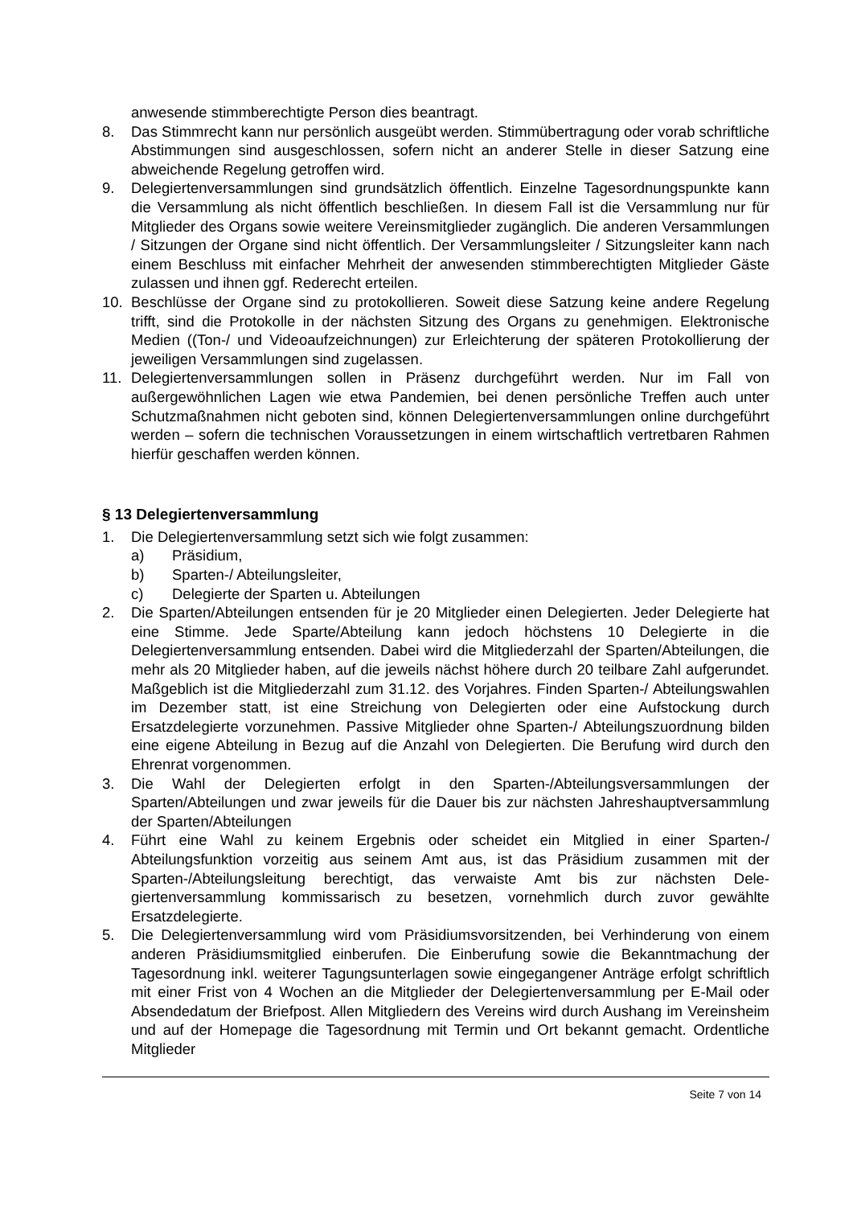anwesende stimmberechtigte Person dies beantragt.
8. Das Stimmrecht kann nur persönlich ausgeübt werden. Stimmübertragung oder vorab schriftliche Abstimmungen sind ausgeschlossen, sofern nicht an anderer Stelle in dieser Satzung eine abweichende Regelung getroffen wird.
9. Delegiertenversammlungen sind grundsätzlich öffentlich. Einzelne Tagesordnungs­punkte kann die Versammlung als nicht öffentlich beschließen. In diesem Fall ist die Versammlung nur für Mitglieder des Organs sowie weitere Vereinsmitglieder zu­gänglich. Die anderen Versammlungen / Sitzungen der Organe sind nicht öffentlich. Der Versammlungsleiter / Sitzungsleiter kann nach einem Beschluss mit einfacher Mehrheit der anwesenden stimmberechtigten Mitglieder Gäste zulassen und ihnen ggf. Rederecht erteilen.
10. Beschlüsse der Organe sind zu protokollieren. Soweit diese Satzung keine andere Regelung trifft, sind die Protokolle in der nächsten Sitzung des Organs zu genehmi­gen. Elektronische Medien ((Ton-/ und Videoaufzeichnungen) zur Erleichterung der späteren Protokollierung der jeweiligen Versammlungen sind zugelassen.
11. Delegiertenversammlungen sollen in Präsenz durchgeführt werden. Nur im Fall von außergewöhnlichen Lagen wie etwa Pandemien, bei denen persönliche Treffen auch unter Schutzmaßnahmen nicht geboten sind, können Delegiertenversammlun­gen online durchgeführt werden – sofern die technischen Voraussetzungen in einem wirtschaftlich vertretbaren Rahmen hierfür geschaffen werden können.
§ 13 Delegiertenversammlung
1. Die Delegiertenversammlung setzt sich wie folgt zusammen:
a) Präsidium,
b) Sparten-/ Abteilungsleiter,
c) Delegierte der Sparten u. Abteilungen
2. Die Sparten/Abteilungen entsenden für je 20 Mitglieder einen Delegierten. Jeder De­legierte hat eine Stimme. Jede Sparte/Abteilung kann jedoch höchstens 10 Dele­gierte in die Delegiertenversammlung entsenden. Dabei wird die Mitgliederzahl der Sparten/Abteilungen, die mehr als 20 Mitglieder haben, auf die jeweils nächst höhere durch 20 teilbare Zahl aufgerundet. Maßgeblich ist die Mitgliederzahl zum 31.12. des Vorjahres. Finden Sparten-/ Abteilungswahlen im Dezember statt, ist eine Strei­chung von Delegierten oder eine Aufstockung durch Ersatzdelegierte vorzunehmen. Passive Mitglieder ohne Sparten-/ Abteilungszuordnung bilden eine eigene Abtei­lung in Bezug auf die Anzahl von Delegierten. Die Berufung wird durch den Ehrenrat vorgenommen.
3. Die Wahl der Delegierten erfolgt in den Sparten-/Abteilungsversammlungen der Sparten/Abteilungen und zwar jeweils für die Dauer bis zur nächsten Jahreshaupt­versammlung der Sparten/Abteilungen
4. Führt eine Wahl zu keinem Ergebnis oder scheidet ein Mitglied in einer Sparten-/ Abteilungsfunktion vorzeitig aus seinem Amt aus, ist das Präsidium zusammen mit der Sparten-/Abteilungsleitung berechtigt, das verwaiste Amt bis zur nächsten Dele­giertenversammlung kommissarisch zu besetzen, vornehmlich durch zuvor gewählte Ersatzdelegierte.
5. Die Delegiertenversammlung wird vom Präsidiumsvorsitzenden, bei Verhinderung von einem anderen Präsidiumsmitglied einberufen. Die Einberufung sowie die Be­kanntmachung der Tagesordnung inkl. weiterer Tagungsunterlagen sowie eingegan­gener Anträge erfolgt schriftlich mit einer Frist von 4 Wochen an die Mitglieder der Delegiertenversammlung per E-Mail oder Absendedatum der Briefpost. Allen Mit­gliedern des Vereins wird durch Aushang im Vereinsheim und auf der Homepage die Tagesordnung mit Termin und Ort bekannt gemacht. Ordentliche Mitglieder
Seite 7 von 14